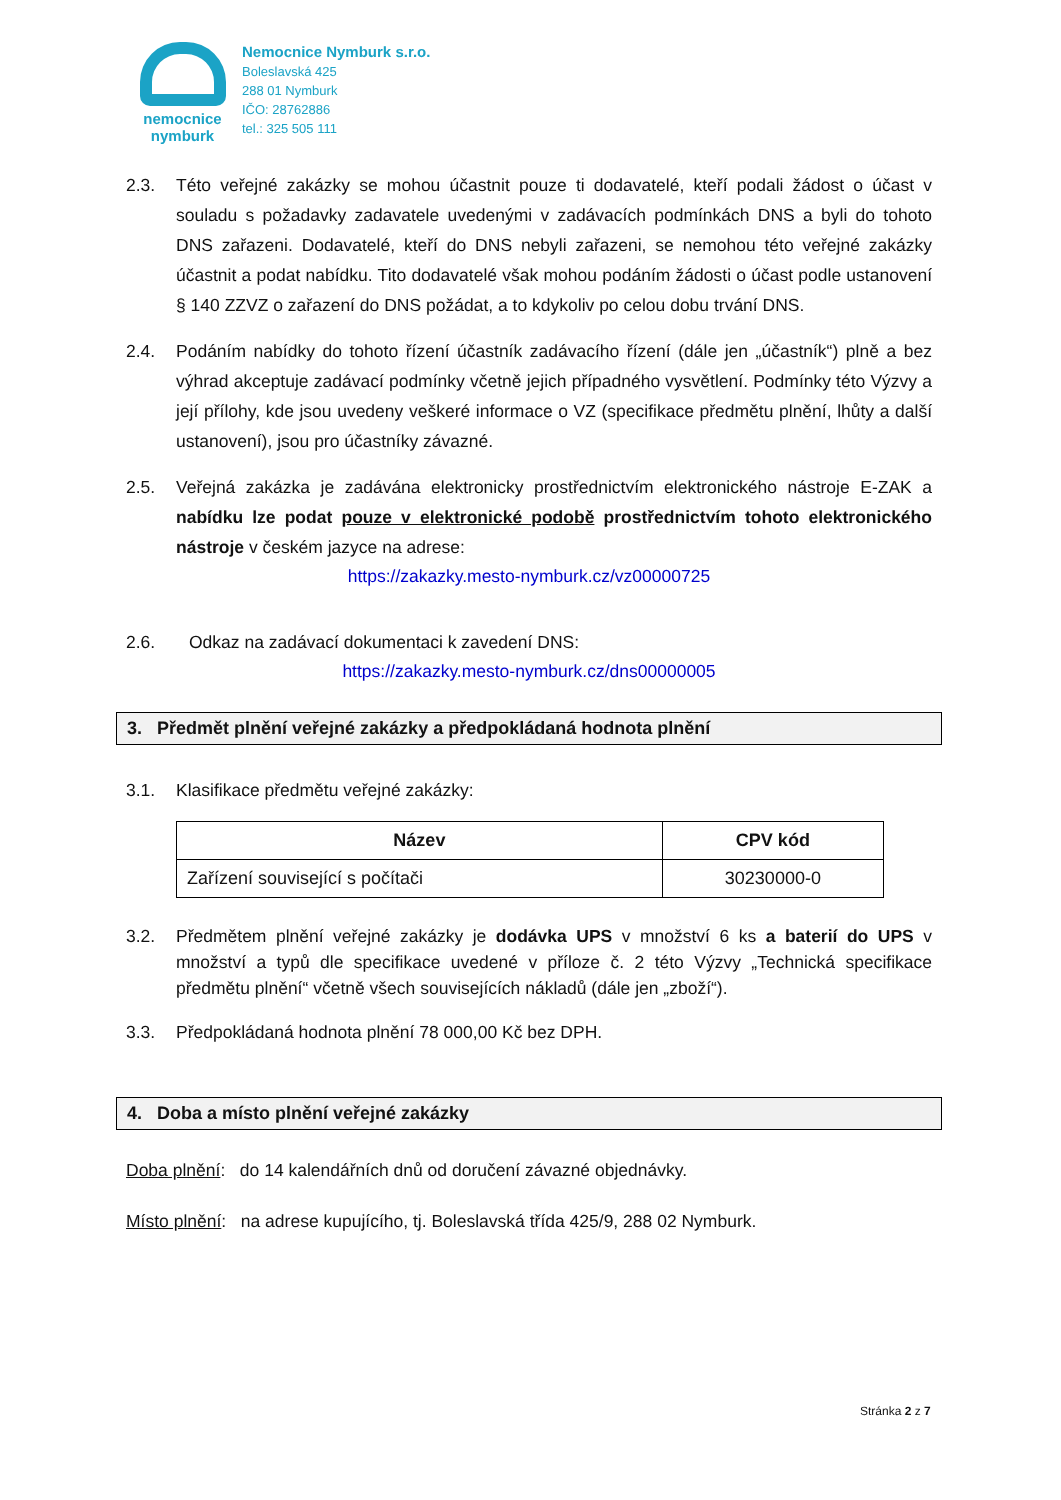nemocnice
nymburk
Nemocnice Nymburk s.r.o.
Boleslavská 425
288 01 Nymburk
IČO: 28762886
tel.: 325 505 111
2.3. Této veřejné zakázky se mohou účastnit pouze ti dodavatelé, kteří podali žádost o účast v souladu s požadavky zadavatele uvedenými v zadávacích podmínkách DNS a byli do tohoto DNS zařazeni. Dodavatelé, kteří do DNS nebyli zařazeni, se nemohou této veřejné zakázky účastnit a podat nabídku. Tito dodavatelé však mohou podáním žádosti o účast podle ustanovení § 140 ZZVZ o zařazení do DNS požádat, a to kdykoliv po celou dobu trvání DNS.
2.4. Podáním nabídky do tohoto řízení účastník zadávacího řízení (dále jen „účastník“) plně a bez výhrad akceptuje zadávací podmínky včetně jejich případného vysvětlení. Podmínky této Výzvy a její přílohy, kde jsou uvedeny veškeré informace o VZ (specifikace předmětu plnění, lhůty a další ustanovení), jsou pro účastníky závazné.
2.5. Veřejná zakázka je zadávána elektronicky prostřednictvím elektronického nástroje E-ZAK a nabídku lze podat pouze v elektronické podobě prostřednictvím tohoto elektronického nástroje v českém jazyce na adrese:
https://zakazky.mesto-nymburk.cz/vz00000725
2.6. Odkaz na zadávací dokumentaci k zavedení DNS:
https://zakazky.mesto-nymburk.cz/dns00000005
3. Předmět plnění veřejné zakázky a předpokládaná hodnota plnění
3.1. Klasifikace předmětu veřejné zakázky:
| Název | CPV kód |
| --- | --- |
| Zařízení související s počítači | 30230000-0 |
3.2. Předmětem plnění veřejné zakázky je dodávka UPS v množství 6 ks a baterií do UPS v množství a typů dle specifikace uvedené v příloze č. 2 této Výzvy „Technická specifikace předmětu plnění“ včetně všech souvisejících nákladů (dále jen „zboží“).
3.3. Předpokládaná hodnota plnění 78 000,00 Kč bez DPH.
4. Doba a místo plnění veřejné zakázky
Doba plnění: do 14 kalendářních dnů od doručení závazné objednávky.
Místo plnění: na adrese kupujícího, tj. Boleslavská třída 425/9, 288 02 Nymburk.
Stránka 2 z 7